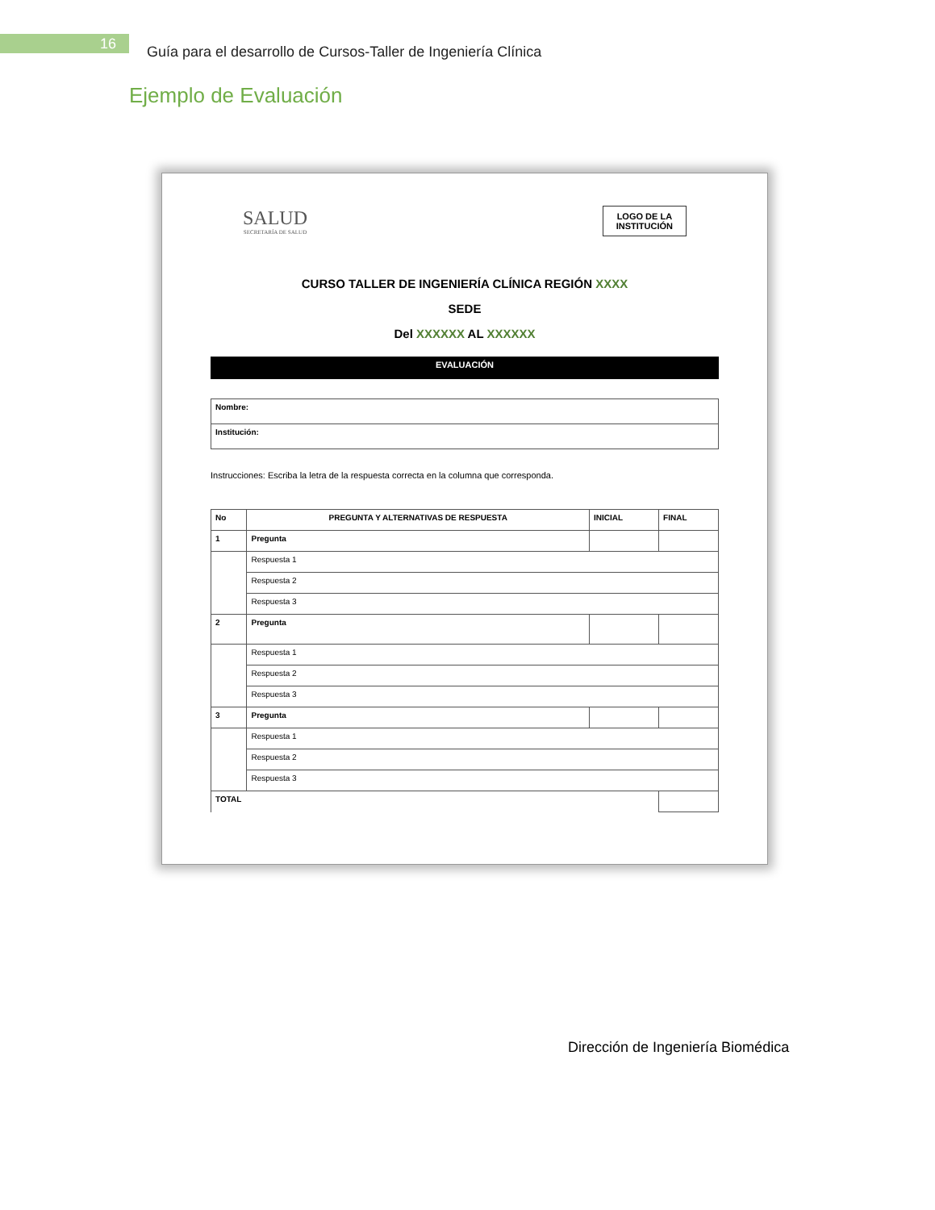16
Guía para el desarrollo de Cursos-Taller de Ingeniería Clínica
Ejemplo de Evaluación
SALUD
SECRETARÍA DE SALUD
LOGO DE LA
INSTITUCIÓN
CURSO TALLER DE INGENIERÍA CLÍNICA REGIÓN XXXX
SEDE
Del XXXXXX AL XXXXXX
EVALUACIÓN
| Nombre: |
| Institución: |
Instrucciones: Escriba la letra de la respuesta correcta en la columna que corresponda.
| No | PREGUNTA Y ALTERNATIVAS DE RESPUESTA | INICIAL | FINAL |
| --- | --- | --- | --- |
| 1 | Pregunta | | |
| | Respuesta 1 | | |
| | Respuesta 2 | | |
| | Respuesta 3 | | |
| 2 | Pregunta | | |
| | Respuesta 1 | | |
| | Respuesta 2 | | |
| | Respuesta 3 | | |
| 3 | Pregunta | | |
| | Respuesta 1 | | |
| | Respuesta 2 | | |
| | Respuesta 3 | | |
| TOTAL | | | |
Dirección de Ingeniería Biomédica